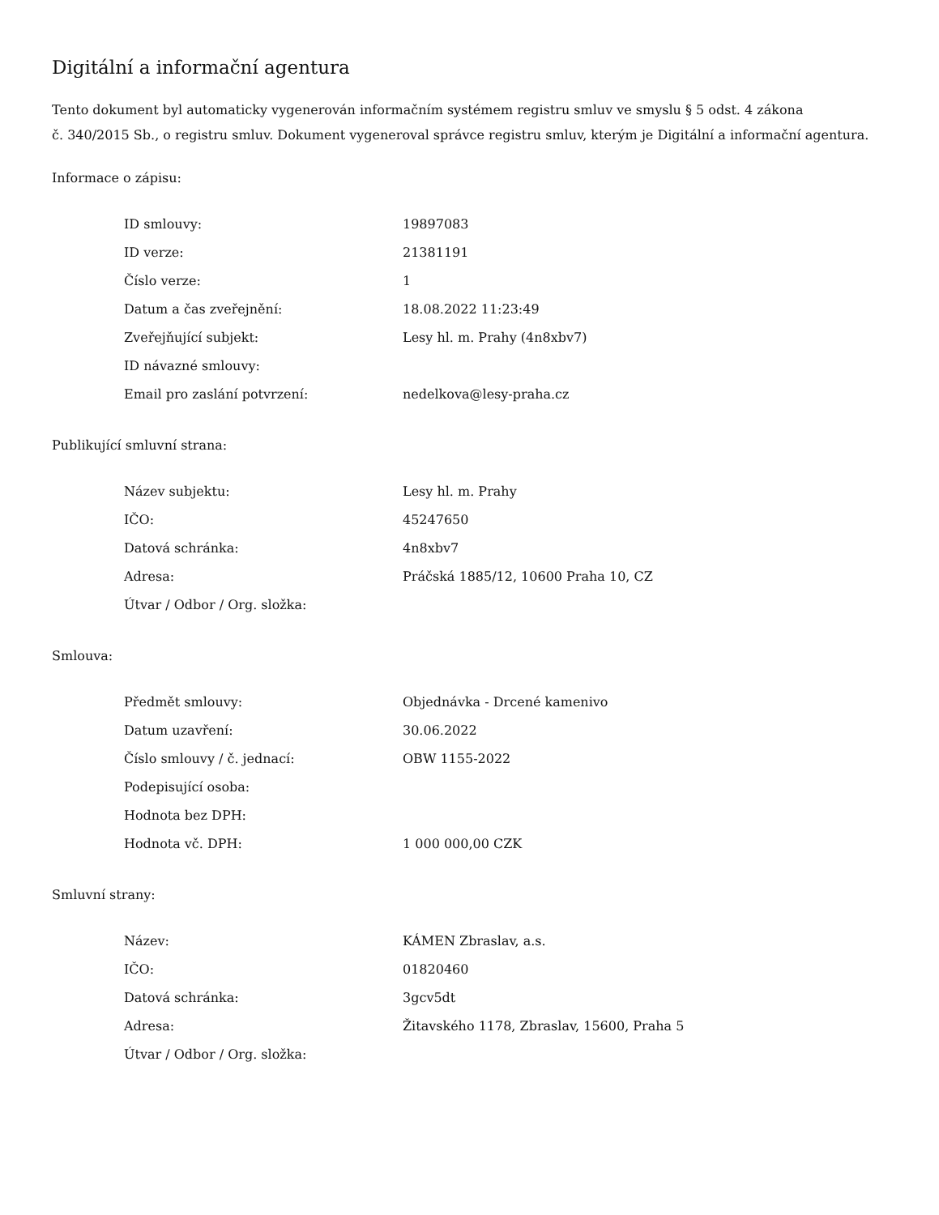Digitální a informační agentura
Tento dokument byl automaticky vygenerován informačním systémem registru smluv ve smyslu § 5 odst. 4 zákona
č. 340/2015 Sb., o registru smluv. Dokument vygeneroval správce registru smluv, kterým je Digitální a informační agentura.
Informace o zápisu:
| ID smlouvy: | 19897083 |
| ID verze: | 21381191 |
| Číslo verze: | 1 |
| Datum a čas zveřejnění: | 18.08.2022 11:23:49 |
| Zveřejňující subjekt: | Lesy hl. m. Prahy (4n8xbv7) |
| ID návazné smlouvy: | |
| Email pro zaslání potvrzení: | nedelkova@lesy-praha.cz |
Publikující smluvní strana:
| Název subjektu: | Lesy hl. m. Prahy |
| IČO: | 45247650 |
| Datová schránka: | 4n8xbv7 |
| Adresa: | Práčská 1885/12, 10600 Praha 10, CZ |
| Útvar / Odbor / Org. složka: | |
Smlouva:
| Předmět smlouvy: | Objednávka - Drcené kamenivo |
| Datum uzavření: | 30.06.2022 |
| Číslo smlouvy / č. jednací: | OBW 1155-2022 |
| Podepisující osoba: | |
| Hodnota bez DPH: | |
| Hodnota vč. DPH: | 1 000 000,00 CZK |
Smluvní strany:
| Název: | KÁMEN Zbraslav, a.s. |
| IČO: | 01820460 |
| Datová schránka: | 3gcv5dt |
| Adresa: | Žitavského 1178, Zbraslav, 15600, Praha 5 |
| Útvar / Odbor / Org. složka: | |